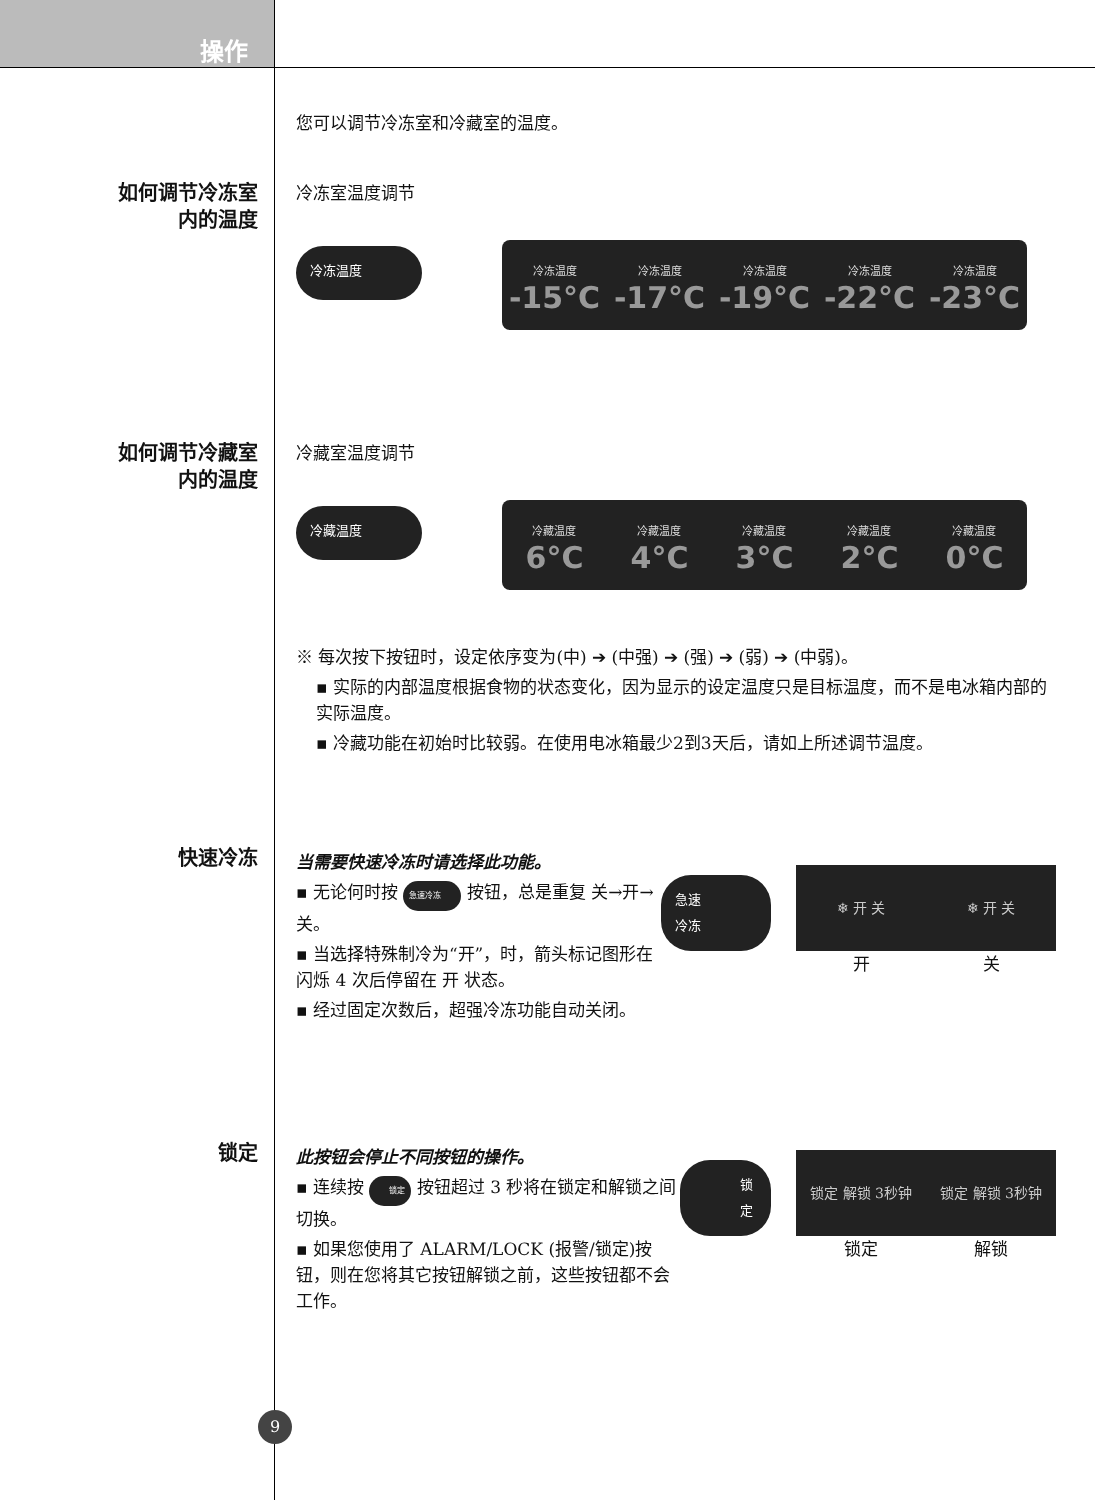操作
您可以调节冷冻室和冷藏室的温度。
如何调节冷冻室
内的温度
冷冻室温度调节
冷冻温度
冷冻温度
-15°C
冷冻温度
-17°C
冷冻温度
-19°C
冷冻温度
-22°C
冷冻温度
-23°C
如何调节冷藏室
内的温度
冷藏室温度调节
冷藏温度
冷藏温度
6°C
冷藏温度
4°C
冷藏温度
3°C
冷藏温度
2°C
冷藏温度
0°C
※ 每次按下按钮时，设定依序变为(中) ➔ (中强) ➔ (强) ➔ (弱) ➔ (中弱)。
▪ 实际的内部温度根据食物的状态变化，因为显示的设定温度只是目标温度，而不是电冰箱内部的实际温度。
▪ 冷藏功能在初始时比较弱。在使用电冰箱最少2到3天后，请如上所述调节温度。
快速冷冻
当需要快速冷冻时请选择此功能。
▪ 无论何时按 急速冷冻 按钮，总是重复 关→开→关。
▪ 当选择特殊制冷为“开”，时，箭头标记图形在闪烁 4 次后停留在 开 状态。
▪ 经过固定次数后，超强冷冻功能自动关闭。
急速冷冻
❄ 开 关 ❄ 开 关
开 关
锁定
此按钮会停止不同按钮的操作。
▪ 连续按 锁定 按钮超过 3 秒将在锁定和解锁之间切换。
▪ 如果您使用了 ALARM/LOCK (报警/锁定)按钮，则在您将其它按钮解锁之前，这些按钮都不会工作。
锁定
锁定 解锁 3秒钟 锁定 解锁 3秒钟
锁定 解锁
9